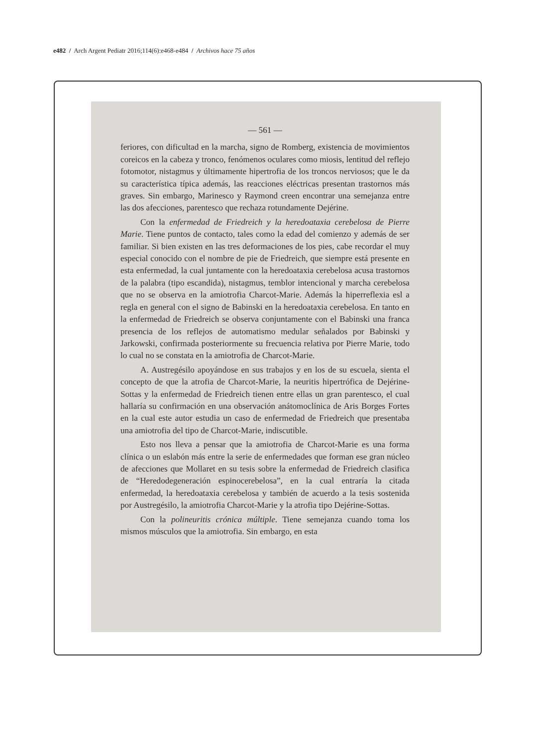e482 / Arch Argent Pediatr 2016;114(6):e468-e484 / Archivos hace 75 años
— 561 —
feriores, con dificultad en la marcha, signo de Romberg, existencia de movimientos coreicos en la cabeza y tronco, fenómenos oculares como miosis, lentitud del reflejo fotomotor, nistagmus y últimamente hipertrofia de los troncos nerviosos; que le da su característica típica además, las reacciones eléctricas presentan trastornos más graves. Sin embargo, Marinesco y Raymond creen encontrar una semejanza entre las dos afecciones, parentesco que rechaza rotundamente Dejérine.
Con la enfermedad de Friedreich y la heredoataxia cerebelosa de Pierre Marie. Tiene puntos de contacto, tales como la edad del comienzo y además de ser familiar. Si bien existen en las tres deformaciones de los pies, cabe recordar el muy especial conocido con el nombre de pie de Friedreich, que siempre está presente en esta enfermedad, la cual juntamente con la heredoataxia cerebelosa acusa trastornos de la palabra (tipo escandida), nistagmus, temblor intencional y marcha cerebelosa que no se observa en la amiotrofia Charcot-Marie. Además la hiperreflexia esl a regla en general con el signo de Babinski en la heredoataxia cerebelosa. En tanto en la enfermedad de Friedreich se observa conjuntamente con el Babinski una franca presencia de los reflejos de automatismo medular señalados por Babinski y Jarkowski, confirmada posteriormente su frecuencia relativa por Pierre Marie, todo lo cual no se constata en la amiotrofia de Charcot-Marie.
A. Austregésilo apoyándose en sus trabajos y en los de su escuela, sienta el concepto de que la atrofia de Charcot-Marie, la neuritis hipertrófica de Dejérine-Sottas y la enfermedad de Friedreich tienen entre ellas un gran parentesco, el cual hallaría su confirmación en una observación anátomoclínica de Aris Borges Fortes en la cual este autor estudia un caso de enfermedad de Friedreich que presentaba una amiotrofia del tipo de Charcot-Marie, indiscutible.
Esto nos lleva a pensar que la amiotrofia de Charcot-Marie es una forma clínica o un eslabón más entre la serie de enfermedades que forman ese gran núcleo de afecciones que Mollaret en su tesis sobre la enfermedad de Friedreich clasifica de “Heredodegeneración espinocerebelosa”, en la cual entraría la citada enfermedad, la heredoataxia cerebelosa y también de acuerdo a la tesis sostenida por Austregésilo, la amiotrofia Charcot-Marie y la atrofia tipo Dejérine-Sottas.
Con la polineuritis crónica múltiple. Tiene semejanza cuando toma los mismos músculos que la amiotrofia. Sin embargo, en esta